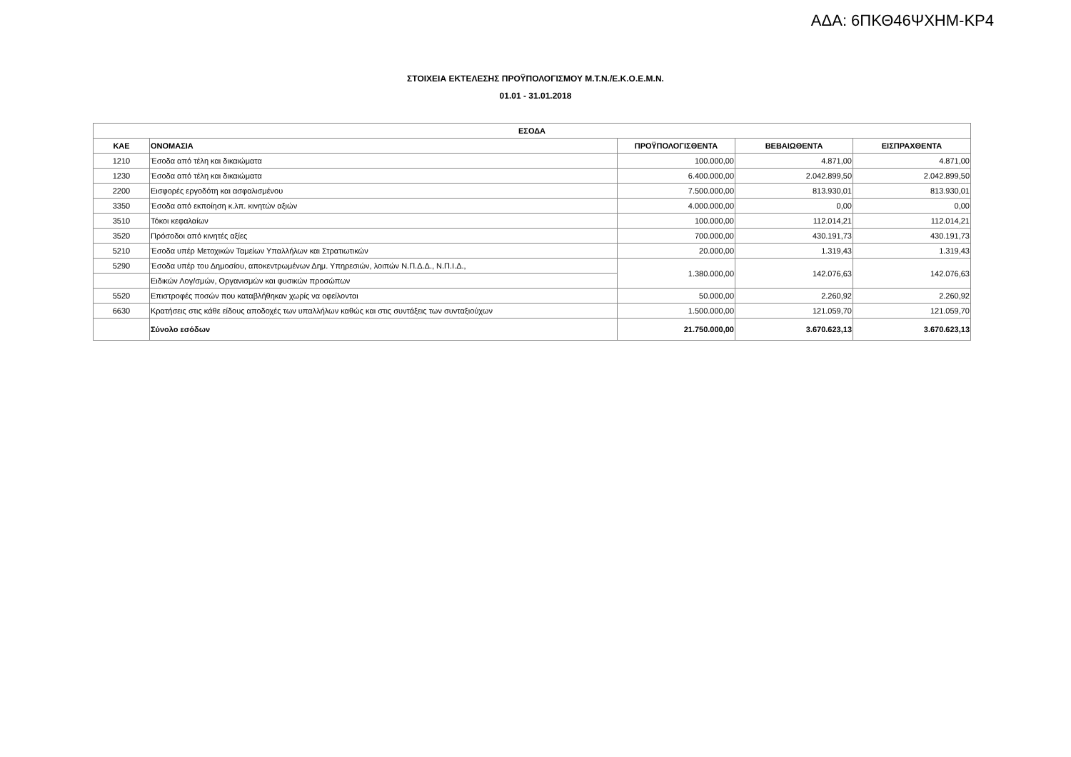ΑΔΑ: 6ΠΚΘ46ΨΧΗΜ-ΚΡ4
ΣΤΟΙΧΕΙΑ ΕΚΤΕΛΕΣΗΣ ΠΡΟΫΠΟΛΟΓΙΣΜΟΥ Μ.Τ.Ν./Ε.Κ.Ο.Ε.Μ.Ν.
01.01 - 31.01.2018
| ΕΣΟΔΑ | | | | |
| --- | --- | --- | --- | --- |
| ΚΑΕ | ΟΝΟΜΑΣΙΑ | ΠΡΟΫΠΟΛΟΓΙΣΘΕΝΤΑ | ΒΕΒΑΙΩΘΕΝΤΑ | ΕΙΣΠΡΑΧΘΕΝΤΑ |
| 1210 | Έσοδα από τέλη και δικαιώματα | 100.000,00 | 4.871,00 | 4.871,00 |
| 1230 | Έσοδα από τέλη και δικαιώματα | 6.400.000,00 | 2.042.899,50 | 2.042.899,50 |
| 2200 | Εισφορές εργοδότη και ασφαλισμένου | 7.500.000,00 | 813.930,01 | 813.930,01 |
| 3350 | Έσοδα από εκποίηση κ.λπ. κινητών αξιών | 4.000.000,00 | 0,00 | 0,00 |
| 3510 | Τόκοι κεφαλαίων | 100.000,00 | 112.014,21 | 112.014,21 |
| 3520 | Πρόσοδοι από κινητές αξίες | 700.000,00 | 430.191,73 | 430.191,73 |
| 5210 | Έσοδα υπέρ Μετοχικών Ταμείων Υπαλλήλων και Στρατιωτικών | 20.000,00 | 1.319,43 | 1.319,43 |
| 5290 | Έσοδα υπέρ του Δημοσίου, αποκεντρωμένων Δημ. Υπηρεσιών, λοιπών Ν.Π.Δ.Δ., Ν.Π.Ι.Δ., | 1.380.000,00 | 142.076,63 | 142.076,63 |
| | Ειδικών Λογ/σμών, Οργανισμών και φυσικών προσώπων | | | |
| 5520 | Επιστροφές ποσών που καταβλήθηκαν χωρίς να οφείλονται | 50.000,00 | 2.260,92 | 2.260,92 |
| 6630 | Κρατήσεις στις κάθε είδους αποδοχές των υπαλλήλων καθώς και στις συντάξεις των συνταξιούχων | 1.500.000,00 | 121.059,70 | 121.059,70 |
| | Σύνολο εσόδων | 21.750.000,00 | 3.670.623,13 | 3.670.623,13 |